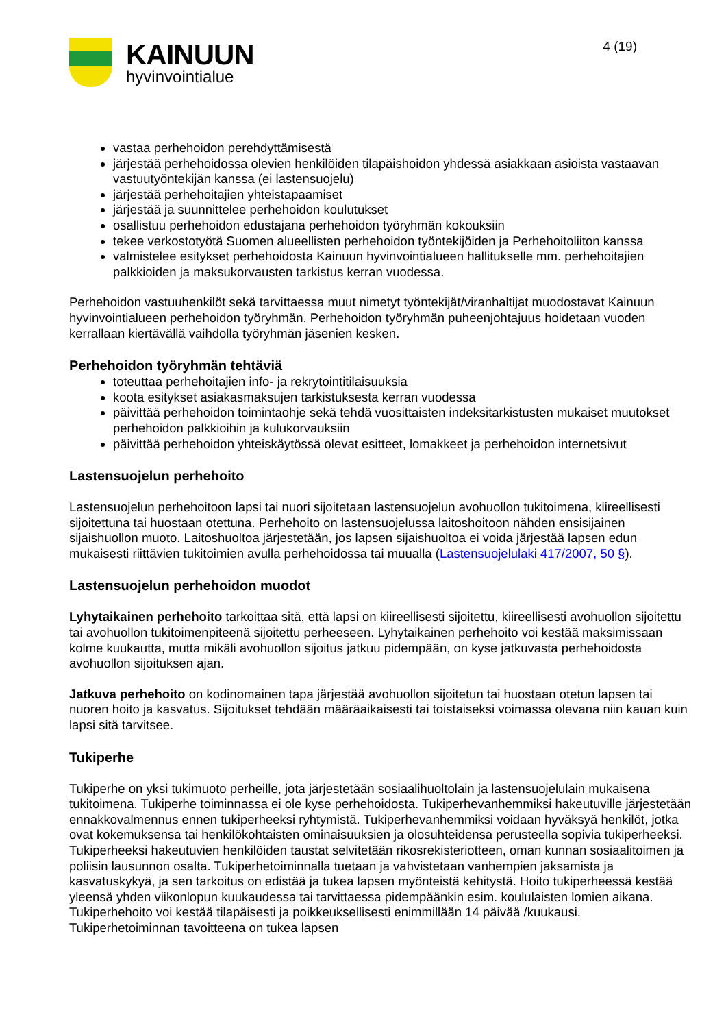KAINUUN
hyvinvointialue
4 (19)
vastaa perhehoidon perehdyttämisestä
järjestää perhehoidossa olevien henkilöiden tilapäishoidon yhdessä asiakkaan asioista vastaavan vastuutyöntekijän kanssa (ei lastensuojelu)
järjestää perhehoitajien yhteistapaamiset
järjestää ja suunnittelee perhehoidon koulutukset
osallistuu perhehoidon edustajana perhehoidon työryhmän kokouksiin
tekee verkostotyötä Suomen alueellisten perhehoidon työntekijöiden ja Perhehoitoliiton kanssa
valmistelee esitykset perhehoidosta Kainuun hyvinvointialueen hallitukselle mm. perhehoitajien palkkioiden ja maksukorvausten tarkistus kerran vuodessa.
Perhehoidon vastuuhenkilöt sekä tarvittaessa muut nimetyt työntekijät/viranhaltijat muodostavat Kainuun hyvinvointialueen perhehoidon työryhmän. Perhehoidon työryhmän puheenjohtajuus hoidetaan vuoden kerrallaan kiertävällä vaihdolla työryhmän jäsenien kesken.
Perhehoidon työryhmän tehtäviä
toteuttaa perhehoitajien info- ja rekrytointitilaisuuksia
koota esitykset asiakasmaksujen tarkistuksesta kerran vuodessa
päivittää perhehoidon toimintaohje sekä tehdä vuosittaisten indeksitarkistusten mukaiset muutokset perhehoidon palkkioihin ja kulukorvauksiin
päivittää perhehoidon yhteiskäytössä olevat esitteet, lomakkeet ja perhehoidon internetsivut
Lastensuojelun perhehoito
Lastensuojelun perhehoitoon lapsi tai nuori sijoitetaan lastensuojelun avohuollon tukitoimena, kiireellisesti sijoitettuna tai huostaan otettuna. Perhehoito on lastensuojelussa laitoshoitoon nähden ensisijainen sijaishuollon muoto. Laitoshuoltoa järjestetään, jos lapsen sijaishuoltoa ei voida järjestää lapsen edun mukaisesti riittävien tukitoimien avulla perhehoidossa tai muualla (Lastensuojelulaki 417/2007, 50 §).
Lastensuojelun perhehoidon muodot
Lyhytaikainen perhehoito tarkoittaa sitä, että lapsi on kiireellisesti sijoitettu, kiireellisesti avohuollon sijoitettu tai avohuollon tukitoimenpiteenä sijoitettu perheeseen. Lyhytaikainen perhehoito voi kestää maksimissaan kolme kuukautta, mutta mikäli avohuollon sijoitus jatkuu pidempään, on kyse jatkuvasta perhehoidosta avohuollon sijoituksen ajan.
Jatkuva perhehoito on kodinomainen tapa järjestää avohuollon sijoitetun tai huostaan otetun lapsen tai nuoren hoito ja kasvatus. Sijoitukset tehdään määräaikaisesti tai toistaiseksi voimassa olevana niin kauan kuin lapsi sitä tarvitsee.
Tukiperhe
Tukiperhe on yksi tukimuoto perheille, jota järjestetään sosiaalihuoltolain ja lastensuojelulain mukaisena tukitoimena. Tukiperhe toiminnassa ei ole kyse perhehoidosta. Tukiperhevanhemmiksi hakeutuville järjestetään ennakkovalmennus ennen tukiperheeksi ryhtymistä. Tukiperhevanhemmiksi voidaan hyväksyä henkilöt, jotka ovat kokemuksensa tai henkilökohtaisten ominaisuuksien ja olosuhteidensa perusteella sopivia tukiperheeksi. Tukiperheeksi hakeutuvien henkilöiden taustat selvitetään rikosrekisteriotteen, oman kunnan sosiaalitoimen ja poliisin lausunnon osalta. Tukiperhetoiminnalla tuetaan ja vahvistetaan vanhempien jaksamista ja kasvatuskykyä, ja sen tarkoitus on edistää ja tukea lapsen myönteistä kehitystä. Hoito tukiperheessä kestää yleensä yhden viikonlopun kuukaudessa tai tarvittaessa pidempäänkin esim. koululaisten lomien aikana. Tukiperhehoito voi kestää tilapäisesti ja poikkeuksellisesti enimmillään 14 päivää /kuukausi. Tukiperhetoiminnan tavoitteena on tukea lapsen